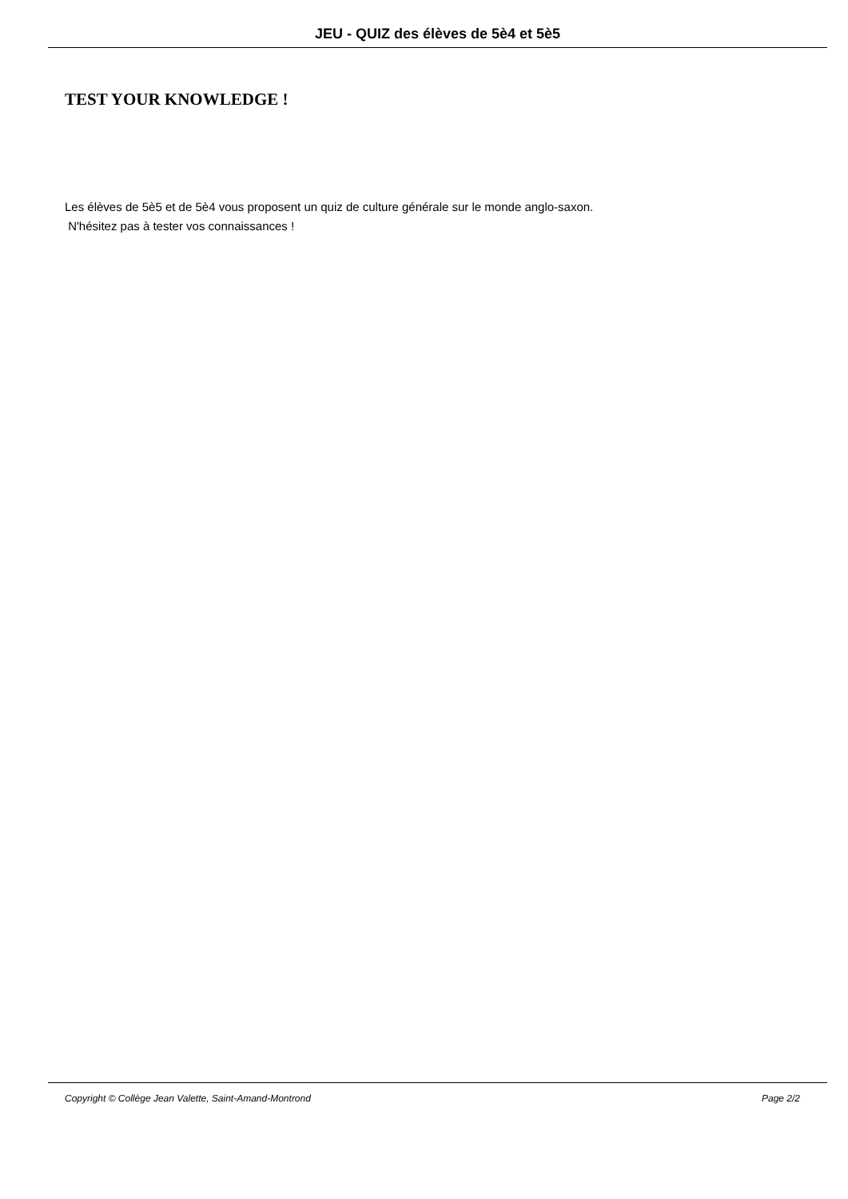JEU - QUIZ des élèves de 5è4 et 5è5
TEST YOUR KNOWLEDGE !
Les élèves de 5è5 et de 5è4 vous proposent un quiz de culture générale sur le monde anglo-saxon.
N'hésitez pas à tester vos connaissances !
Copyright © Collège Jean Valette, Saint-Amand-Montrond Page 2/2